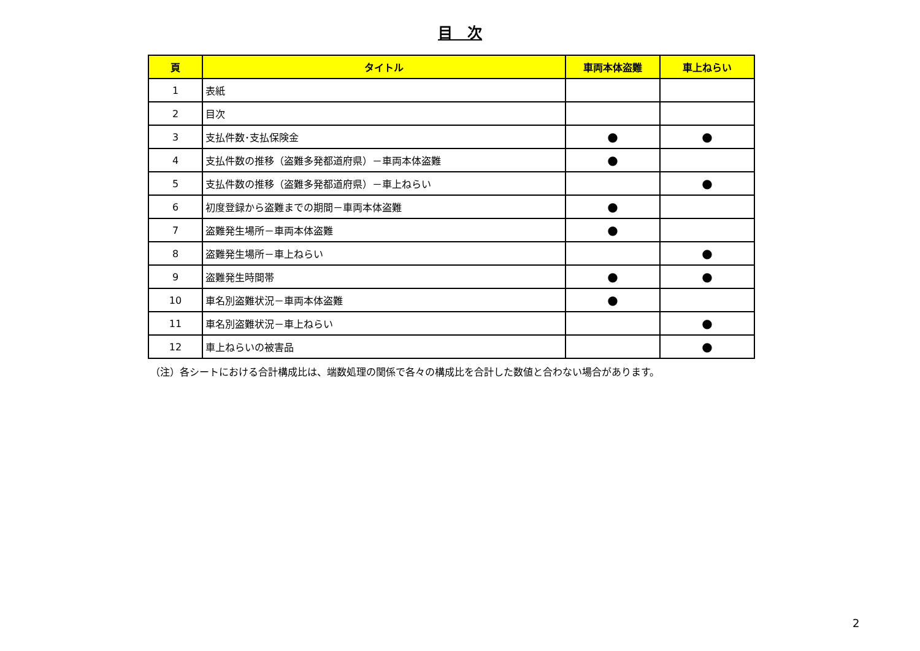目　次
| 頁 | タイトル | 車両本体盗難 | 車上ねらい |
| --- | --- | --- | --- |
| 1 | 表紙 | | |
| 2 | 目次 | | |
| 3 | 支払件数･支払保険金 | ● | ● |
| 4 | 支払件数の推移（盗難多発都道府県）－車両本体盗難 | ● | |
| 5 | 支払件数の推移（盗難多発都道府県）－車上ねらい | | ● |
| 6 | 初度登録から盗難までの期間－車両本体盗難 | ● | |
| 7 | 盗難発生場所－車両本体盗難 | ● | |
| 8 | 盗難発生場所－車上ねらい | | ● |
| 9 | 盗難発生時間帯 | ● | ● |
| 10 | 車名別盗難状況－車両本体盗難 | ● | |
| 11 | 車名別盗難状況－車上ねらい | | ● |
| 12 | 車上ねらいの被害品 | | ● |
（注）各シートにおける合計構成比は、端数処理の関係で各々の構成比を合計した数値と合わない場合があります。
2